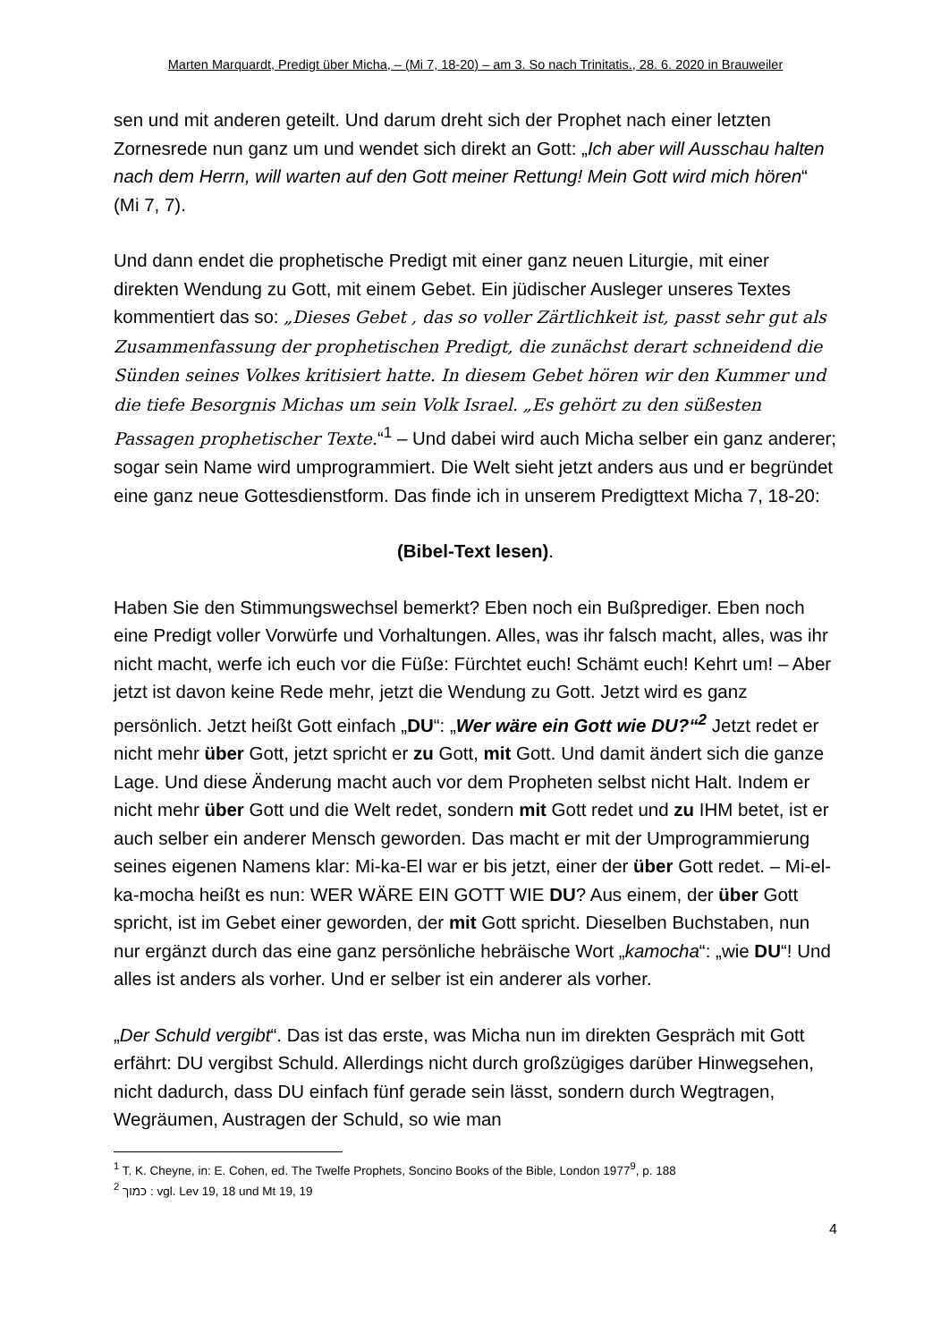Marten Marquardt, Predigt über Micha, – (Mi 7, 18-20) – am 3. So nach Trinitatis., 28. 6. 2020 in Brauweiler
sen und mit anderen geteilt. Und darum dreht sich der Prophet nach einer letzten Zornesrede nun ganz um und wendet sich direkt an Gott: „Ich aber will Ausschau halten nach dem Herrn, will warten auf den Gott meiner Rettung! Mein Gott wird mich hören“ (Mi 7, 7).
Und dann endet die prophetische Predigt mit einer ganz neuen Liturgie, mit einer direkten Wendung zu Gott, mit einem Gebet. Ein jüdischer Ausleger unseres Textes kommentiert das so: „Dieses Gebet , das so voller Zärtlichkeit ist, passt sehr gut als Zusammenfassung der prophetischen Predigt, die zunächst derart schneidend die Sünden seines Volkes kritisiert hatte. In diesem Gebet hören wir den Kummer und die tiefe Besorgnis Michas um sein Volk Israel. „Es gehört zu den süßesten Passagen prophetischer Texte.“<sup>1</sup> – Und dabei wird auch Micha selber ein ganz anderer; sogar sein Name wird umprogrammiert. Die Welt sieht jetzt anders aus und er begründet eine ganz neue Gottesdienstform. Das finde ich in unserem Predigttext Micha 7, 18-20:
(Bibel-Text lesen).
Haben Sie den Stimmungswechsel bemerkt? Eben noch ein Bußprediger. Eben noch eine Predigt voller Vorwürfe und Vorhaltungen. Alles, was ihr falsch macht, alles, was ihr nicht macht, werfe ich euch vor die Füße: Fürchtet euch! Schämt euch! Kehrt um! – Aber jetzt ist davon keine Rede mehr, jetzt die Wendung zu Gott. Jetzt wird es ganz persönlich. Jetzt heißt Gott einfach „DU“: „Wer wäre ein Gott wie DU?“<sup>2</sup> Jetzt redet er nicht mehr über Gott, jetzt spricht er zu Gott, mit Gott. Und damit ändert sich die ganze Lage. Und diese Änderung macht auch vor dem Propheten selbst nicht Halt. Indem er nicht mehr über Gott und die Welt redet, sondern mit Gott redet und zu IHM betet, ist er auch selber ein anderer Mensch geworden. Das macht er mit der Umprogrammierung seines eigenen Namens klar: Mi-ka-El war er bis jetzt, einer der über Gott redet. – Mi-el-ka-mocha heißt es nun: WER WÄRE EIN GOTT WIE DU? Aus einem, der über Gott spricht, ist im Gebet einer geworden, der mit Gott spricht. Dieselben Buchstaben, nun nur ergänzt durch das eine ganz persönliche hebräische Wort „kamocha“: „wie DU“! Und alles ist anders als vorher. Und er selber ist ein anderer als vorher.
„Der Schuld vergibt“. Das ist das erste, was Micha nun im direkten Gespräch mit Gott erfährt: DU vergibst Schuld. Allerdings nicht durch großzügiges darüber Hinwegsehen, nicht dadurch, dass DU einfach fünf gerade sein lässt, sondern durch Wegtragen, Wegräumen, Austragen der Schuld, so wie man
<sup>1</sup> T. K. Cheyne, in: E. Cohen, ed. The Twelfe Prophets, Soncino Books of the Bible, London 1977<sup>9</sup>, p. 188
<sup>2</sup> כמוך : vgl. Lev 19, 18 und Mt 19, 19
4